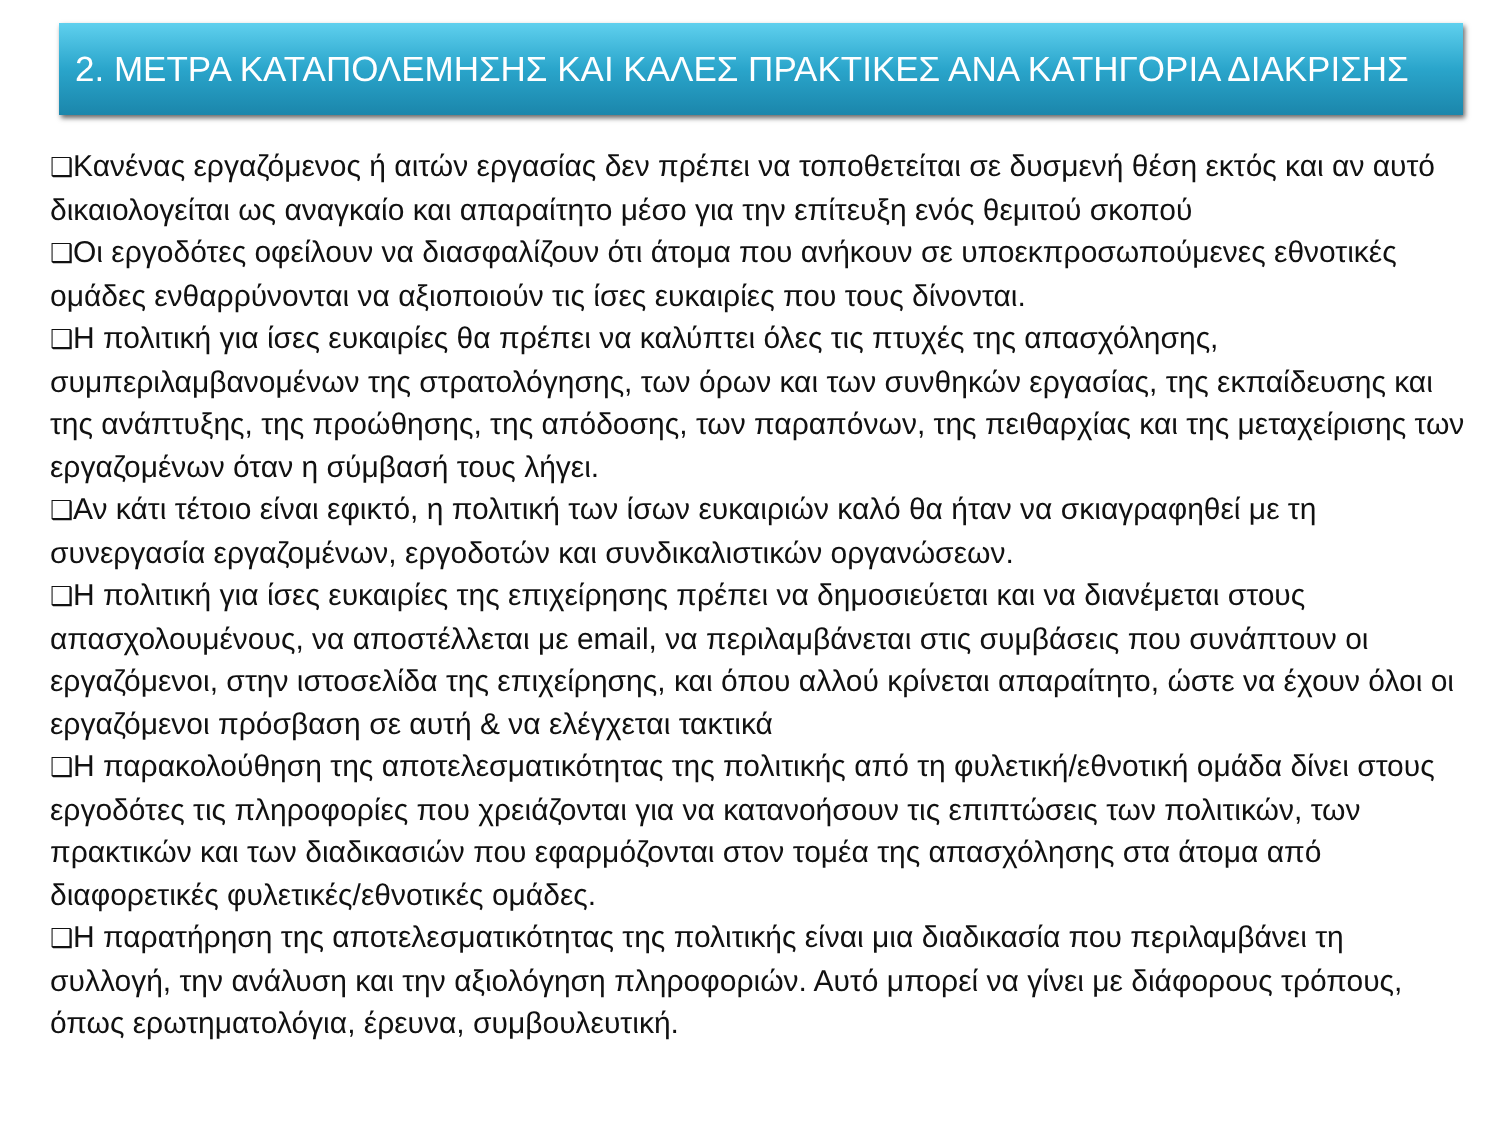2. ΜΕΤΡΑ ΚΑΤΑΠΟΛΕΜΗΣΗΣ ΚΑΙ ΚΑΛΕΣ ΠΡΑΚΤΙΚΕΣ ΑΝΑ ΚΑΤΗΓΟΡΙΑ ΔΙΑΚΡΙΣΗΣ
❑Κανένας εργαζόμενος ή αιτών εργασίας δεν πρέπει να τοποθετείται σε δυσμενή θέση εκτός και αν αυτό δικαιολογείται ως αναγκαίο και απαραίτητο μέσο για την επίτευξη ενός θεμιτού σκοπού
❑Οι εργοδότες οφείλουν να διασφαλίζουν ότι άτομα που ανήκουν σε υποεκπροσωπούμενες εθνοτικές ομάδες ενθαρρύνονται να αξιοποιούν τις ίσες ευκαιρίες που τους δίνονται.
❑Η πολιτική για ίσες ευκαιρίες θα πρέπει να καλύπτει όλες τις πτυχές της απασχόλησης, συμπεριλαμβανομένων της στρατολόγησης, των όρων και των συνθηκών εργασίας, της εκπαίδευσης και της ανάπτυξης, της προώθησης, της απόδοσης, των παραπόνων, της πειθαρχίας και της μεταχείρισης των εργαζομένων όταν η σύμβασή τους λήγει.
❑Αν κάτι τέτοιο είναι εφικτό, η πολιτική των ίσων ευκαιριών καλό θα ήταν να σκιαγραφηθεί με τη συνεργασία εργαζομένων, εργοδοτών και συνδικαλιστικών οργανώσεων.
❑Η πολιτική για ίσες ευκαιρίες της επιχείρησης πρέπει να δημοσιεύεται και να διανέμεται στους απασχολουμένους, να αποστέλλεται με email, να περιλαμβάνεται στις συμβάσεις που συνάπτουν οι εργαζόμενοι, στην ιστοσελίδα της επιχείρησης, και όπου αλλού κρίνεται απαραίτητο, ώστε να έχουν όλοι οι εργαζόμενοι πρόσβαση σε αυτή & να ελέγχεται τακτικά
❑Η παρακολούθηση της αποτελεσματικότητας της πολιτικής από τη φυλετική/εθνοτική ομάδα δίνει στους εργοδότες τις πληροφορίες που χρειάζονται για να κατανοήσουν τις επιπτώσεις των πολιτικών, των πρακτικών και των διαδικασιών που εφαρμόζονται στον τομέα της απασχόλησης στα άτομα από διαφορετικές φυλετικές/εθνοτικές ομάδες.
❑Η παρατήρηση της αποτελεσματικότητας της πολιτικής είναι μια διαδικασία που περιλαμβάνει τη συλλογή, την ανάλυση και την αξιολόγηση πληροφοριών. Αυτό μπορεί να γίνει με διάφορους τρόπους, όπως ερωτηματολόγια, έρευνα, συμβουλευτική.